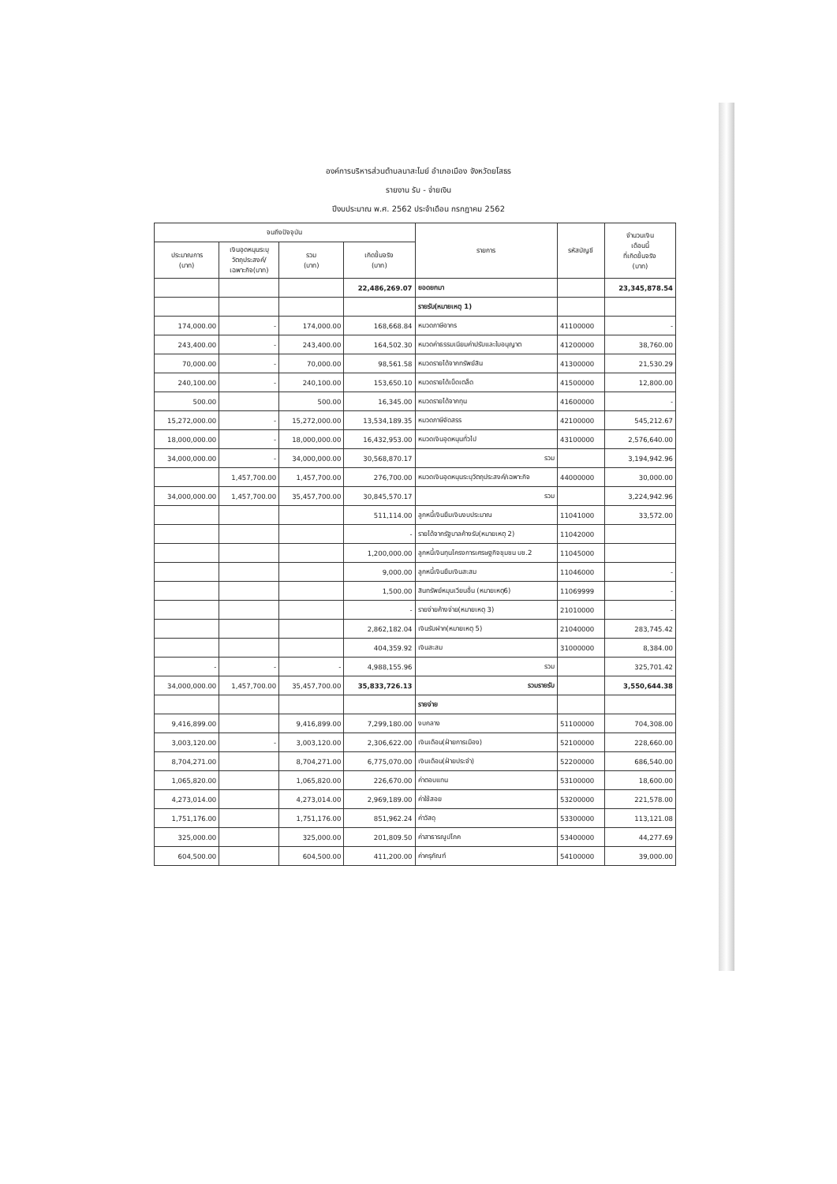องค์การบริหารส่วนตำบลนาสะไมย์ อำเภอเมือง จังหวัดยโสธร
รายงาน รับ - จ่ายเงิน
ปีงบประมาณ พ.ศ. 2562 ประจำเดือน กรกฎาคม 2562
| จนถึงปัจจุบัน | | | | รายการ | รหัสบัญชี | จำนวนเงิน เดือนนี้ ที่เกิดขึ้นจริง (บาท) |
| --- | --- | --- | --- | --- | --- | --- |
| ประมาณการ (บาท) | เงินอุดหนุนระบุ วัตถุประสงค์/ เฉพาะกิจ(บาท) | รวม (บาท) | เกิดขึ้นจริง (บาท) | | | |
| | | | 22,486,269.07 | ยอดยกมา | | 23,345,878.54 |
| | | | | รายรับ(หมายเหตุ 1) | | |
| 174,000.00 | - | 174,000.00 | 168,668.84 | หมวดภาษีอากร | 41100000 | - |
| 243,400.00 | - | 243,400.00 | 164,502.30 | หมวดค่าธรรมเนียมค่าปรับและใบอนุญาต | 41200000 | 38,760.00 |
| 70,000.00 | - | 70,000.00 | 98,561.58 | หมวดรายได้จากทรัพย์สิน | 41300000 | 21,530.29 |
| 240,100.00 | - | 240,100.00 | 153,650.10 | หมวดรายได้เบ็ดเตล็ด | 41500000 | 12,800.00 |
| 500.00 | | 500.00 | 16,345.00 | หมวดรายได้จากทุน | 41600000 | - |
| 15,272,000.00 | - | 15,272,000.00 | 13,534,189.35 | หมวดภาษีจัดสรร | 42100000 | 545,212.67 |
| 18,000,000.00 | - | 18,000,000.00 | 16,432,953.00 | หมวดเงินอุดหนุนทั่วไป | 43100000 | 2,576,640.00 |
| 34,000,000.00 | - | 34,000,000.00 | 30,568,870.17 | รวม | | 3,194,942.96 |
| | 1,457,700.00 | 1,457,700.00 | 276,700.00 | หมวดเงินอุดหนุนระบุวัตถุประสงค์/เฉพาะกิจ | 44000000 | 30,000.00 |
| 34,000,000.00 | 1,457,700.00 | 35,457,700.00 | 30,845,570.17 | รวม | | 3,224,942.96 |
| | | | 511,114.00 | ลูกหนี้เงินยืมเงินงบประมาณ | 11041000 | 33,572.00 |
| | | | - | รายได้จากรัฐบาลค้างรับ(หมายเหตุ 2) | 11042000 | |
| | | | 1,200,000.00 | ลูกหนี้เงินทุนโครงการเศรษฐกิจชุมชน บช.2 | 11045000 | |
| | | | 9,000.00 | ลูกหนี้เงินยืมเงินสะสม | 11046000 | - |
| | | | 1,500.00 | สินทรัพย์หมุนเวียนอื่น (หมายเหตุ6) | 11069999 | - |
| | | | - | รายจ่ายค้างจ่าย(หมายเหตุ 3) | 21010000 | - |
| | | | 2,862,182.04 | เงินรับฝาก(หมายเหตุ 5) | 21040000 | 283,745.42 |
| | | | 404,359.92 | เงินสะสม | 31000000 | 8,384.00 |
| - | - | - | 4,988,155.96 | รวม | | 325,701.42 |
| 34,000,000.00 | 1,457,700.00 | 35,457,700.00 | 35,833,726.13 | รวมรายรับ | | 3,550,644.38 |
| | | | | รายจ่าย | | |
| 9,416,899.00 | | 9,416,899.00 | 7,299,180.00 | งบกลาง | 51100000 | 704,308.00 |
| 3,003,120.00 | - | 3,003,120.00 | 2,306,622.00 | เงินเดือน(ฝ่ายการเมือง) | 52100000 | 228,660.00 |
| 8,704,271.00 | | 8,704,271.00 | 6,775,070.00 | เงินเดือน(ฝ่ายประจำ) | 52200000 | 686,540.00 |
| 1,065,820.00 | | 1,065,820.00 | 226,670.00 | ค่าตอบแทน | 53100000 | 18,600.00 |
| 4,273,014.00 | | 4,273,014.00 | 2,969,189.00 | ค่าใช้สอย | 53200000 | 221,578.00 |
| 1,751,176.00 | | 1,751,176.00 | 851,962.24 | ค่าวัสดุ | 53300000 | 113,121.08 |
| 325,000.00 | | 325,000.00 | 201,809.50 | ค่าสาธารณูปโภค | 53400000 | 44,277.69 |
| 604,500.00 | | 604,500.00 | 411,200.00 | ค่าครุภัณฑ์ | 54100000 | 39,000.00 |